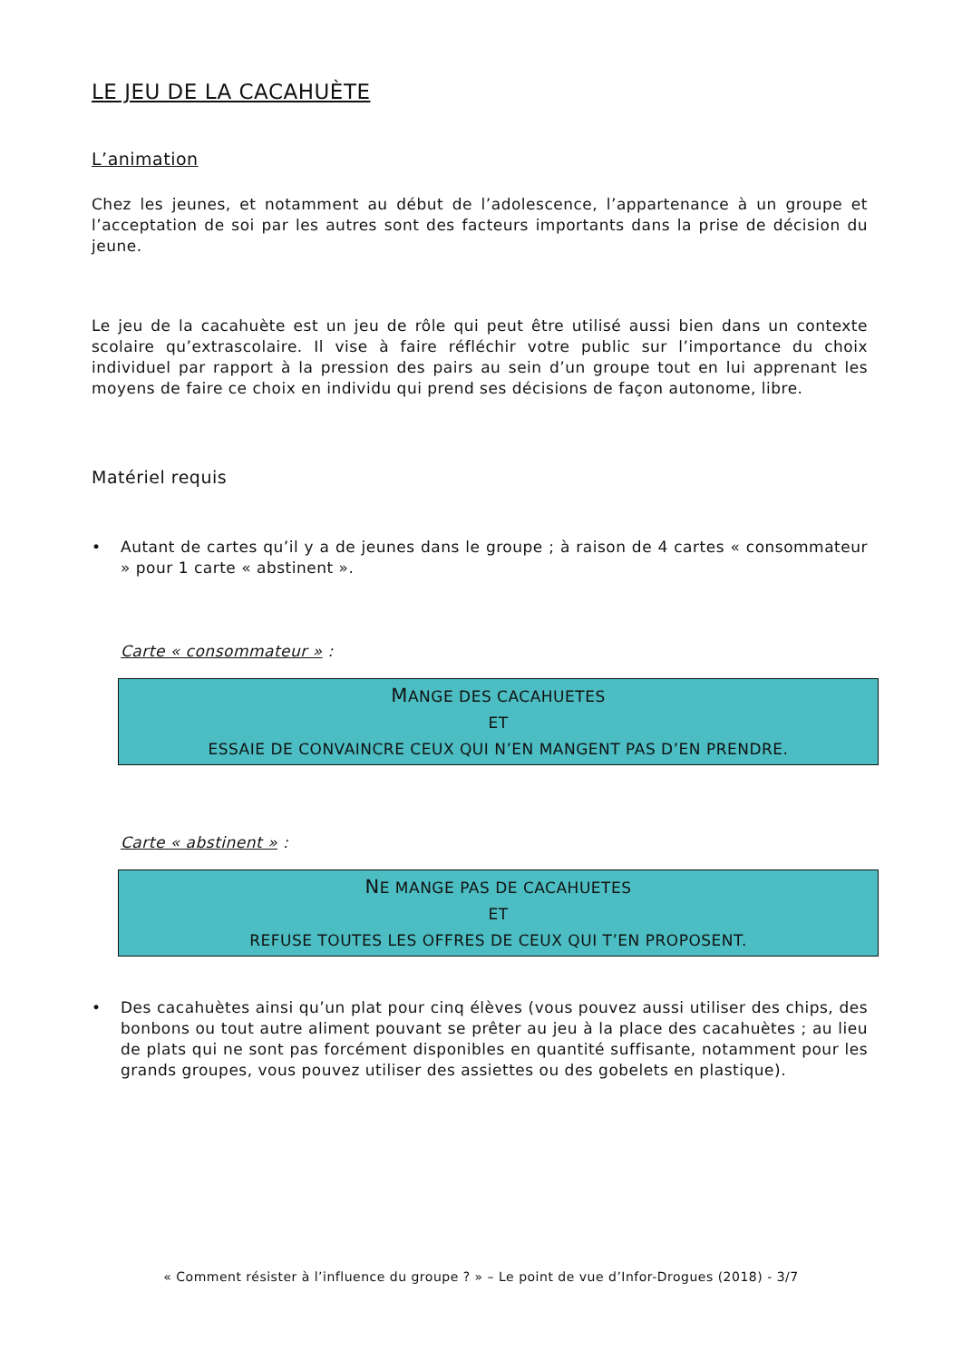LE JEU DE LA CACAHUÈTE
L’animation
Chez les jeunes, et notamment au début de l’adolescence, l’appartenance à un groupe et l’acceptation de soi par les autres sont des facteurs importants dans la prise de décision du jeune.
Le jeu de la cacahuète est un jeu de rôle qui peut être utilisé aussi bien dans un contexte scolaire qu’extrascolaire. Il vise à faire réfléchir votre public sur l’importance du choix individuel par rapport à la pression des pairs au sein d’un groupe tout en lui apprenant les moyens de faire ce choix en individu qui prend ses décisions de façon autonome, libre.
Matériel requis
• Autant de cartes qu’il y a de jeunes dans le groupe ; à raison de 4 cartes « consommateur » pour 1 carte « abstinent ».
Carte « consommateur » :
MANGE DES CACAHUETES
ET
ESSAIE DE CONVAINCRE CEUX QUI N’EN MANGENT PAS D’EN PRENDRE.
Carte « abstinent » :
NE MANGE PAS DE CACAHUETES
ET
REFUSE TOUTES LES OFFRES DE CEUX QUI T’EN PROPOSENT.
• Des cacahuètes ainsi qu’un plat pour cinq élèves (vous pouvez aussi utiliser des chips, des bonbons ou tout autre aliment pouvant se prêter au jeu à la place des cacahuètes ; au lieu de plats qui ne sont pas forcément disponibles en quantité suffisante, notamment pour les grands groupes, vous pouvez utiliser des assiettes ou des gobelets en plastique).
« Comment résister à l’influence du groupe ? » – Le point de vue d’Infor-Drogues (2018) - 3/7